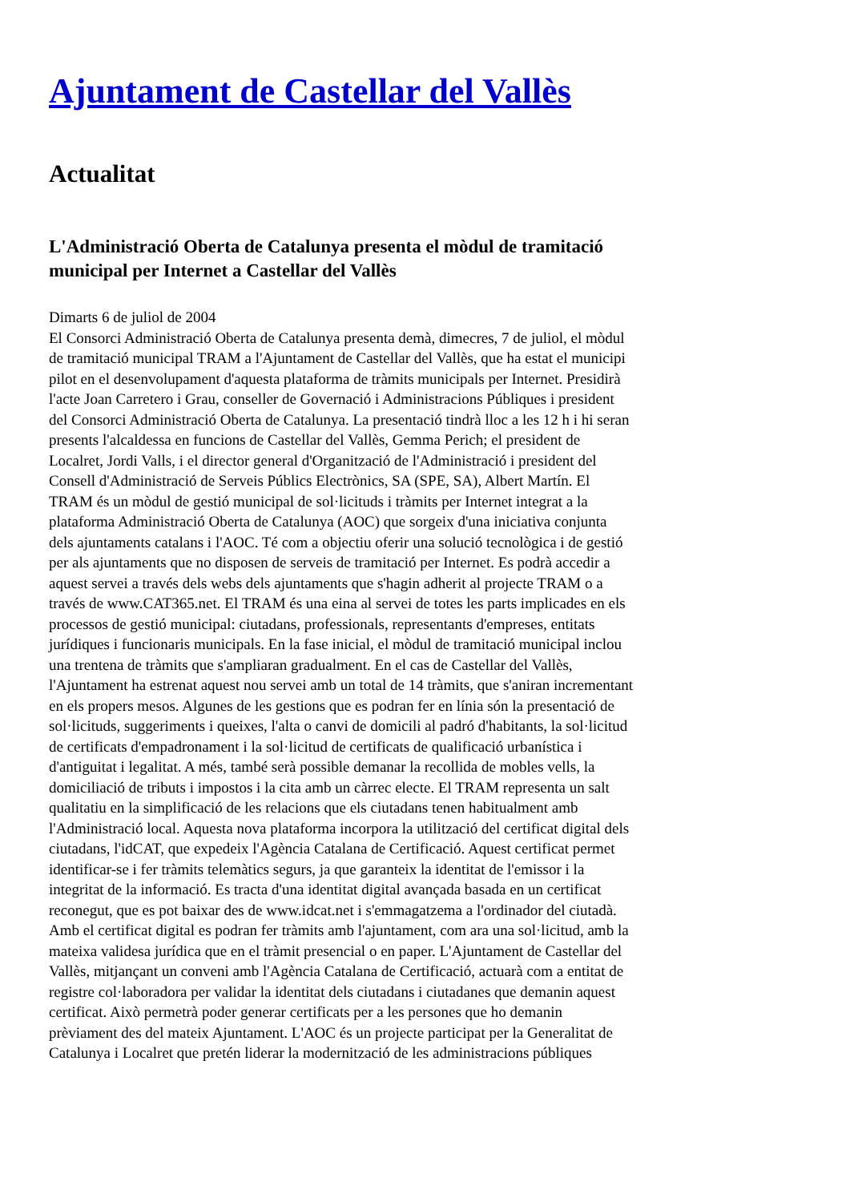Ajuntament de Castellar del Vallès
Actualitat
L'Administració Oberta de Catalunya presenta el mòdul de tramitació municipal per Internet a Castellar del Vallès
Dimarts 6 de juliol de 2004
El Consorci Administració Oberta de Catalunya presenta demà, dimecres, 7 de juliol, el mòdul de tramitació municipal TRAM a l'Ajuntament de Castellar del Vallès, que ha estat el municipi pilot en el desenvolupament d'aquesta plataforma de tràmits municipals per Internet. Presidirà l'acte Joan Carretero i Grau, conseller de Governació i Administracions Públiques i president del Consorci Administració Oberta de Catalunya. La presentació tindrà lloc a les 12 h i hi seran presents l'alcaldessa en funcions de Castellar del Vallès, Gemma Perich; el president de Localret, Jordi Valls, i el director general d'Organització de l'Administració i president del Consell d'Administració de Serveis Públics Electrònics, SA (SPE, SA), Albert Martín. El TRAM és un mòdul de gestió municipal de sol·licituds i tràmits per Internet integrat a la plataforma Administració Oberta de Catalunya (AOC) que sorgeix d'una iniciativa conjunta dels ajuntaments catalans i l'AOC. Té com a objectiu oferir una solució tecnològica i de gestió per als ajuntaments que no disposen de serveis de tramitació per Internet. Es podrà accedir a aquest servei a través dels webs dels ajuntaments que s'hagin adherit al projecte TRAM o a través de www.CAT365.net. El TRAM és una eina al servei de totes les parts implicades en els processos de gestió municipal: ciutadans, professionals, representants d'empreses, entitats jurídiques i funcionaris municipals. En la fase inicial, el mòdul de tramitació municipal inclou una trentena de tràmits que s'ampliaran gradualment. En el cas de Castellar del Vallès, l'Ajuntament ha estrenat aquest nou servei amb un total de 14 tràmits, que s'aniran incrementant en els propers mesos. Algunes de les gestions que es podran fer en línia són la presentació de sol·licituds, suggeriments i queixes, l'alta o canvi de domicili al padró d'habitants, la sol·licitud de certificats d'empadronament i la sol·licitud de certificats de qualificació urbanística i d'antiguitat i legalitat. A més, també serà possible demanar la recollida de mobles vells, la domiciliació de tributs i impostos i la cita amb un càrrec electe. El TRAM representa un salt qualitatiu en la simplificació de les relacions que els ciutadans tenen habitualment amb l'Administració local. Aquesta nova plataforma incorpora la utilització del certificat digital dels ciutadans, l'idCAT, que expedeix l'Agència Catalana de Certificació. Aquest certificat permet identificar-se i fer tràmits telemàtics segurs, ja que garanteix la identitat de l'emissor i la integritat de la informació. Es tracta d'una identitat digital avançada basada en un certificat reconegut, que es pot baixar des de www.idcat.net i s'emmagatzema a l'ordinador del ciutadà. Amb el certificat digital es podran fer tràmits amb l'ajuntament, com ara una sol·licitud, amb la mateixa validesa jurídica que en el tràmit presencial o en paper. L'Ajuntament de Castellar del Vallès, mitjançant un conveni amb l'Agència Catalana de Certificació, actuarà com a entitat de registre col·laboradora per validar la identitat dels ciutadans i ciutadanes que demanin aquest certificat. Això permetrà poder generar certificats per a les persones que ho demanin prèviament des del mateix Ajuntament. L'AOC és un projecte participat per la Generalitat de Catalunya i Localret que pretén liderar la modernització de les administracions públiques